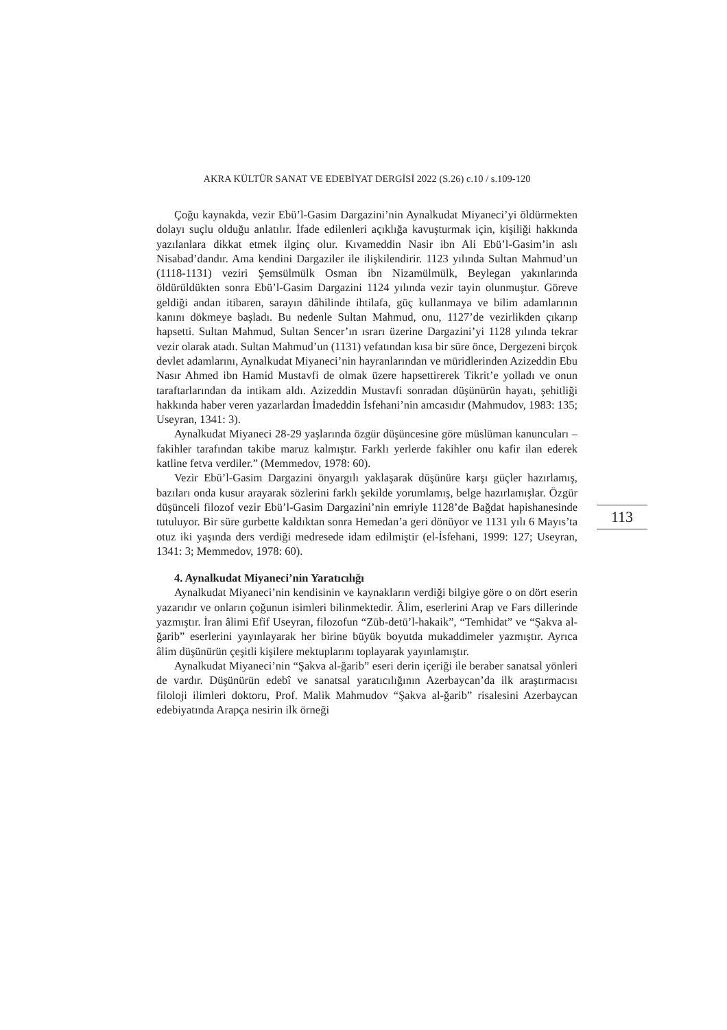AKRA KÜLTÜR SANAT VE EDEBİYAT DERGİSİ 2022 (S.26) c.10 / s.109-120
113
Çoğu kaynakda, vezir Ebü’l-Gasim Dargazini’nin Aynalkudat Miyaneci’yi öldürmekten dolayı suçlu olduğu anlatılır. İfade edilenleri açıklığa kavuşturmak için, kişiliği hakkında yazılanlara dikkat etmek ilginç olur. Kıvameddin Nasir ibn Ali Ebü’l-Gasim’in aslı Nisabad’dandır. Ama kendini Dargaziler ile ilişkilendirir. 1123 yılında Sultan Mahmud’un (1118-1131) veziri Şemsülmülk Osman ibn Nizamülmülk, Beylegan yakınlarında öldürüldükten sonra Ebü’l-Gasim Dargazini 1124 yılında vezir tayin olunmuştur. Göreve geldiği andan itibaren, sarayın dâhilinde ihtilafa, güç kullanmaya ve bilim adamlarının kanını dökmeye başladı. Bu nedenle Sultan Mahmud, onu, 1127’de vezirlikden çıkarıp hapsetti. Sultan Mahmud, Sultan Sencer’ın ısrarı üzerine Dargazini’yi 1128 yılında tekrar vezir olarak atadı. Sultan Mahmud’un (1131) vefatından kısa bir süre önce, Dergezeni birçok devlet adamlarını, Aynalkudat Miyaneci’nin hayranlarından ve müridlerinden Azizeddin Ebu Nasır Ahmed ibn Hamid Mustavfi de olmak üzere hapsettirerek Tikrit’e yolladı ve onun taraftarlarından da intikam aldı. Azizeddin Mustavfi sonradan düşünürün hayatı, şehitliği hakkında haber veren yazarlardan İmadeddin İsfehani’nin amcasıdır (Mahmudov, 1983: 135; Useyran, 1341: 3).
Aynalkudat Miyaneci 28-29 yaşlarında özgür düşüncesine göre müslüman kanuncuları – fakihler tarafından takibe maruz kalmıştır. Farklı yerlerde fakihler onu kafir ilan ederek katline fetva verdiler.” (Memmedov, 1978: 60).
Vezir Ebü’l-Gasim Dargazini önyargılı yaklaşarak düşünüre karşı güçler hazırlamış, bazıları onda kusur arayarak sözlerini farklı şekilde yorumlamış, belge hazırlamışlar. Özgür düşünceli filozof vezir Ebü’l-Gasim Dargazini’nin emriyle 1128’de Bağdat hapishanesinde tutuluyor. Bir süre gurbette kaldıktan sonra Hemedan’a geri dönüyor ve 1131 yılı 6 Mayıs’ta otuz iki yaşında ders verdiği medresede idam edilmiştir (el-İsfehani, 1999: 127; Useyran, 1341: 3; Memmedov, 1978: 60).
4. Aynalkudat Miyaneci’nin Yaratıcılığı
Aynalkudat Miyaneci’nin kendisinin ve kaynakların verdiği bilgiye göre o on dört eserin yazarıdır ve onların çoğunun isimleri bilinmektedir. Âlim, eserlerini Arap ve Fars dillerinde yazmıştır. İran âlimi Efif Useyran, filozofun “Züb-detü’l-hakaik”, “Temhidat” ve “Şakva al-ğarib” eserlerini yayınlayarak her birine büyük boyutda mukaddimeler yazmıştır. Ayrıca âlim düşünürün çeşitli kişilere mektuplarını toplayarak yayınlamıştır.
Aynalkudat Miyaneci’nin “Şakva al-ğarib” eseri derin içeriği ile beraber sanatsal yönleri de vardır. Düşünürün edebî ve sanatsal yaratıcılığının Azerbaycan’da ilk araştırmacısı filoloji ilimleri doktoru, Prof. Malik Mahmudov “Şakva al-ğarib” risalesini Azerbaycan edebiyatında Arapça nesirin ilk örneği